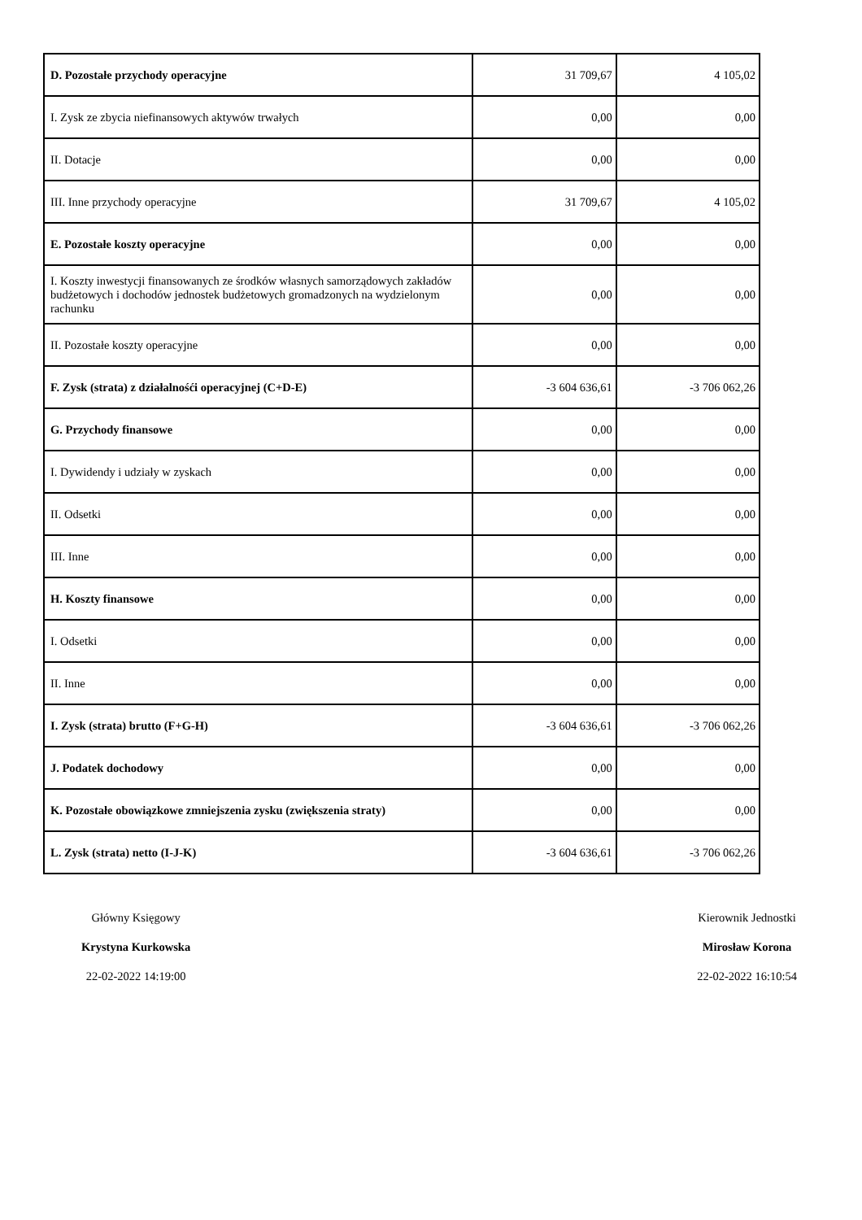| D. Pozostałe przychody operacyjne | 31 709,67 | 4 105,02 |
| I. Zysk ze zbycia niefinansowych aktywów trwałych | 0,00 | 0,00 |
| II. Dotacje | 0,00 | 0,00 |
| III. Inne przychody operacyjne | 31 709,67 | 4 105,02 |
| E. Pozostałe koszty operacyjne | 0,00 | 0,00 |
| I. Koszty inwestycji finansowanych ze środków własnych samorządowych zakładów budżetowych i dochodów jednostek budżetowych gromadzonych na wydzielonym rachunku | 0,00 | 0,00 |
| II. Pozostałe koszty operacyjne | 0,00 | 0,00 |
| F. Zysk (strata) z działalnośći operacyjnej (C+D-E) | -3 604 636,61 | -3 706 062,26 |
| G. Przychody finansowe | 0,00 | 0,00 |
| I. Dywidendy i udziały w zyskach | 0,00 | 0,00 |
| II. Odsetki | 0,00 | 0,00 |
| III. Inne | 0,00 | 0,00 |
| H. Koszty finansowe | 0,00 | 0,00 |
| I. Odsetki | 0,00 | 0,00 |
| II. Inne | 0,00 | 0,00 |
| I. Zysk (strata) brutto (F+G-H) | -3 604 636,61 | -3 706 062,26 |
| J. Podatek dochodowy | 0,00 | 0,00 |
| K. Pozostałe obowiązkowe zmniejszenia zysku (zwiększenia straty) | 0,00 | 0,00 |
| L. Zysk (strata) netto (I-J-K) | -3 604 636,61 | -3 706 062,26 |
Główny Księgowy
Krystyna Kurkowska
22-02-2022 14:19:00
Kierownik Jednostki
Mirosław Korona
22-02-2022 16:10:54